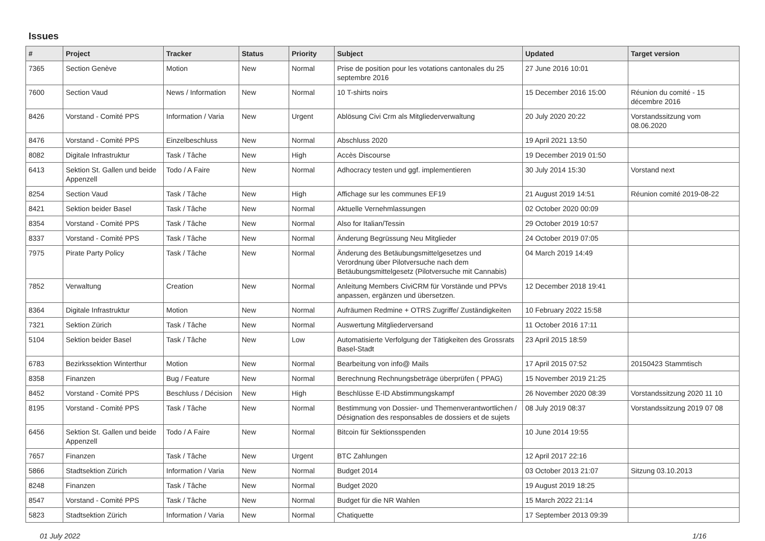Issues
| # | Project | Tracker | Status | Priority | Subject | Updated | Target version |
| --- | --- | --- | --- | --- | --- | --- | --- |
| 7365 | Section Genève | Motion | New | Normal | Prise de position pour les votations cantonales du 25 septembre 2016 | 27 June 2016 10:01 | |
| 7600 | Section Vaud | News / Information | New | Normal | 10 T-shirts noirs | 15 December 2016 15:00 | Réunion du comité - 15 décembre 2016 |
| 8426 | Vorstand - Comité PPS | Information / Varia | New | Urgent | Ablösung Civi Crm als Mitgliederverwaltung | 20 July 2020 20:22 | Vorstandssitzung vom 08.06.2020 |
| 8476 | Vorstand - Comité PPS | Einzelbeschluss | New | Normal | Abschluss 2020 | 19 April 2021 13:50 | |
| 8082 | Digitale Infrastruktur | Task / Tâche | New | High | Accès Discourse | 19 December 2019 01:50 | |
| 6413 | Sektion St. Gallen und beide Appenzell | Todo / A Faire | New | Normal | Adhocracy testen und ggf. implementieren | 30 July 2014 15:30 | Vorstand next |
| 8254 | Section Vaud | Task / Tâche | New | High | Affichage sur les communes EF19 | 21 August 2019 14:51 | Réunion comité 2019-08-22 |
| 8421 | Sektion beider Basel | Task / Tâche | New | Normal | Aktuelle Vernehmlassungen | 02 October 2020 00:09 | |
| 8354 | Vorstand - Comité PPS | Task / Tâche | New | Normal | Also for Italian/Tessin | 29 October 2019 10:57 | |
| 8337 | Vorstand - Comité PPS | Task / Tâche | New | Normal | Änderung Begrüssung Neu Mitglieder | 24 October 2019 07:05 | |
| 7975 | Pirate Party Policy | Task / Tâche | New | Normal | Änderung des Betäubungsmittelgesetzes und Verordnung über Pilotversuche nach dem Betäubungsmittelgesetz (Pilotversuche mit Cannabis) | 04 March 2019 14:49 | |
| 7852 | Verwaltung | Creation | New | Normal | Anleitung Members CiviCRM für Vorstände und PPVs anpassen, ergänzen und übersetzen. | 12 December 2018 19:41 | |
| 8364 | Digitale Infrastruktur | Motion | New | Normal | Aufräumen Redmine + OTRS Zugriffe/ Zuständigkeiten | 10 February 2022 15:58 | |
| 7321 | Sektion Zürich | Task / Tâche | New | Normal | Auswertung Mitgliederversand | 11 October 2016 17:11 | |
| 5104 | Sektion beider Basel | Task / Tâche | New | Low | Automatisierte Verfolgung der Tätigkeiten des Grossrats Basel-Stadt | 23 April 2015 18:59 | |
| 6783 | Bezirkssektion Winterthur | Motion | New | Normal | Bearbeitung von info@ Mails | 17 April 2015 07:52 | 20150423 Stammtisch |
| 8358 | Finanzen | Bug / Feature | New | Normal | Berechnung Rechnungsbeträge überprüfen ( PPAG) | 15 November 2019 21:25 | |
| 8452 | Vorstand - Comité PPS | Beschluss / Décision | New | High | Beschlüsse E-ID Abstimmungskampf | 26 November 2020 08:39 | Vorstandssitzung 2020 11 10 |
| 8195 | Vorstand - Comité PPS | Task / Tâche | New | Normal | Bestimmung von Dossier- und Themenverantwortlichen / Désignation des responsables de dossiers et de sujets | 08 July 2019 08:37 | Vorstandssitzung 2019 07 08 |
| 6456 | Sektion St. Gallen und beide Appenzell | Todo / A Faire | New | Normal | Bitcoin für Sektionsspenden | 10 June 2014 19:55 | |
| 7657 | Finanzen | Task / Tâche | New | Urgent | BTC Zahlungen | 12 April 2017 22:16 | |
| 5866 | Stadtsektion Zürich | Information / Varia | New | Normal | Budget 2014 | 03 October 2013 21:07 | Sitzung 03.10.2013 |
| 8248 | Finanzen | Task / Tâche | New | Normal | Budget 2020 | 19 August 2019 18:25 | |
| 8547 | Vorstand - Comité PPS | Task / Tâche | New | Normal | Budget für die NR Wahlen | 15 March 2022 21:14 | |
| 5823 | Stadtsektion Zürich | Information / Varia | New | Normal | Chatiquette | 17 September 2013 09:39 | |
01 July 2022 1/16